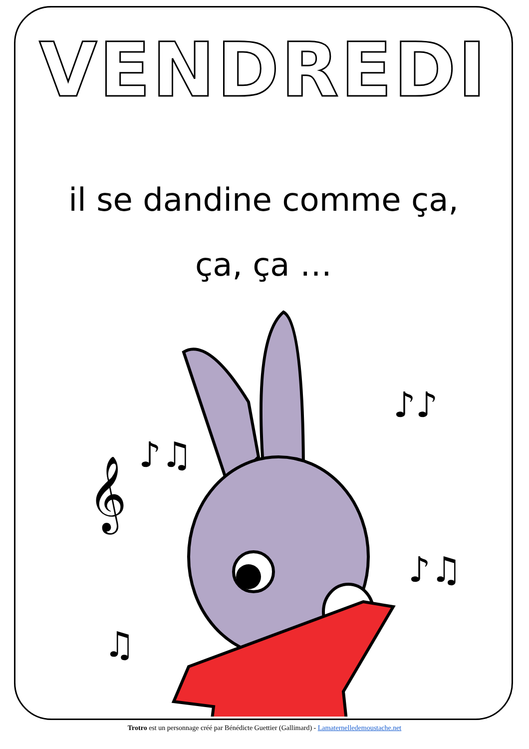VENDREDI
il se dandine comme ça,
ça, ça …
𝄞
♪♫
♫
♪♪
♪♫
♪♪♫
Trotro est un personnage créé par Bénédicte Guettier (Gallimard) - Lamaternelledemoustache.net